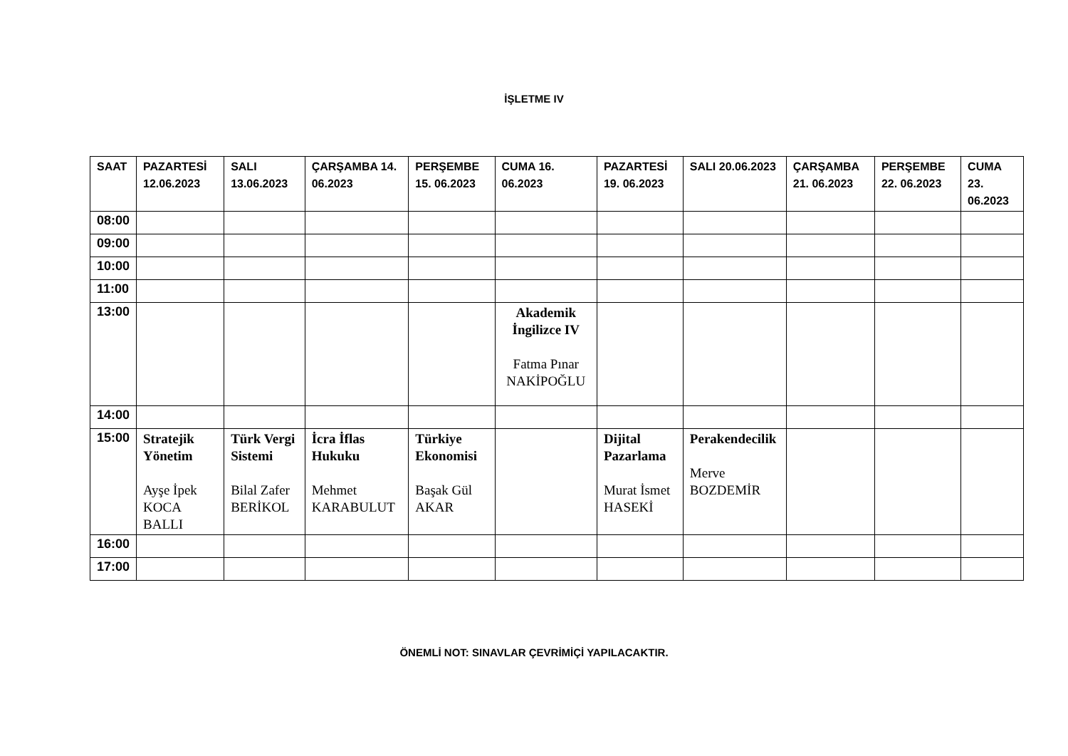İŞLETME IV
| SAAT | PAZARTESİ 12.06.2023 | SALI 13.06.2023 | ÇARŞAMBA 14. 06.2023 | PERŞEMBE 15. 06.2023 | CUMA 16. 06.2023 | PAZARTESİ 19. 06.2023 | SALI 20.06.2023 | ÇARŞAMBA 21. 06.2023 | PERŞEMBE 22. 06.2023 | CUMA 23. 06.2023 |
| --- | --- | --- | --- | --- | --- | --- | --- | --- | --- | --- |
| 08:00 | | | | | | | | | | |
| 09:00 | | | | | | | | | | |
| 10:00 | | | | | | | | | | |
| 11:00 | | | | | | | | | | |
| 13:00 | | | | | Akademik İngilizce IV Fatma Pınar NAKİPOĞLU | | | | | |
| 14:00 | | | | | | | | | | |
| 15:00 | Stratejik Yönetim Ayşe İpek KOCA BALLI | Türk Vergi Sistemi Bilal Zafer BERİKOL | İcra İflas Hukuku Mehmet KARABULUT | Türkiye Ekonomisi Başak Gül AKAR | | Dijital Pazarlama Murat İsmet HASEKİ | Perakendecilik Merve BOZDEMİR | | | |
| 16:00 | | | | | | | | | | |
| 17:00 | | | | | | | | | | |
ÖNEMLİ NOT: SINAVLAR ÇEVRİMİÇİ YAPILACAKTIR.